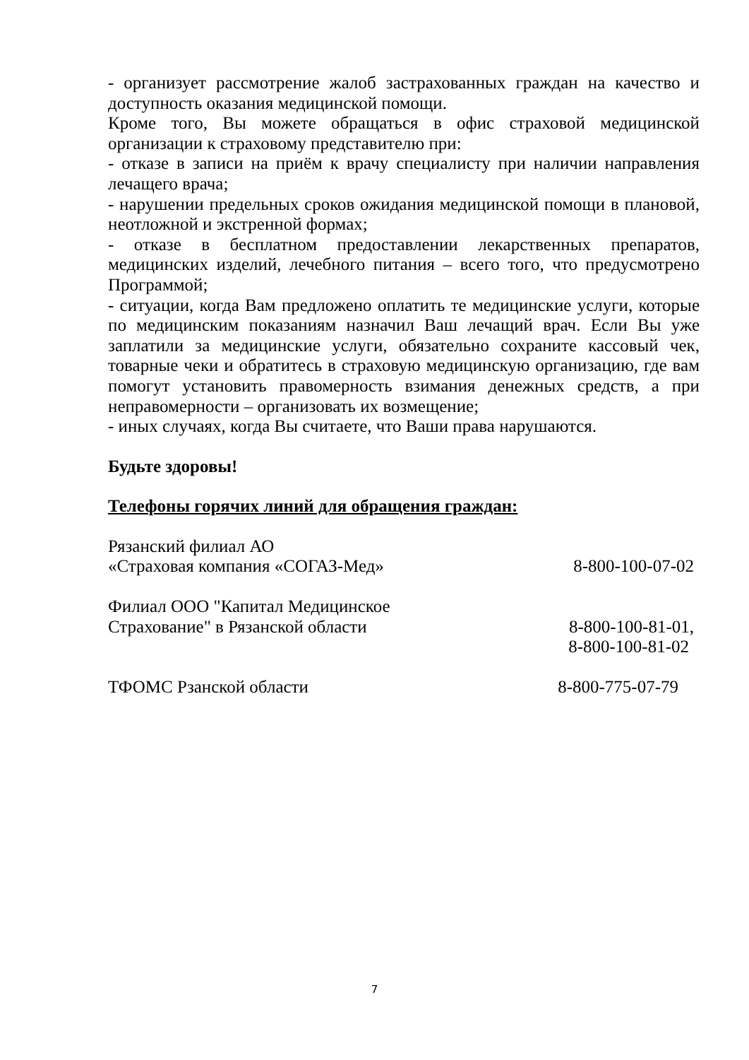- организует рассмотрение жалоб застрахованных граждан на качество и доступность оказания медицинской помощи.
Кроме того, Вы можете обращаться в офис страховой медицинской организации к страховому представителю при:
- отказе в записи на приём к врачу специалисту при наличии направления лечащего врача;
- нарушении предельных сроков ожидания медицинской помощи в плановой, неотложной и экстренной формах;
- отказе в бесплатном предоставлении лекарственных препаратов, медицинских изделий, лечебного питания – всего того, что предусмотрено Программой;
- ситуации, когда Вам предложено оплатить те медицинские услуги, которые по медицинским показаниям назначил Ваш лечащий врач. Если Вы уже заплатили за медицинские услуги, обязательно сохраните кассовый чек, товарные чеки и обратитесь в страховую медицинскую организацию, где вам помогут установить правомерность взимания денежных средств, а при неправомерности – организовать их возмещение;
- иных случаях, когда Вы считаете, что Ваши права нарушаются.
Будьте здоровы!
Телефоны горячих линий для обращения граждан:
Рязанский филиал АО
«Страховая компания «СОГАЗ-Мед» 8-800-100-07-02
Филиал ООО "Капитал Медицинское
Страхование" в Рязанской области 8-800-100-81-01,
8-800-100-81-02
ТФОМС Рзанской области 8-800-775-07-79
7